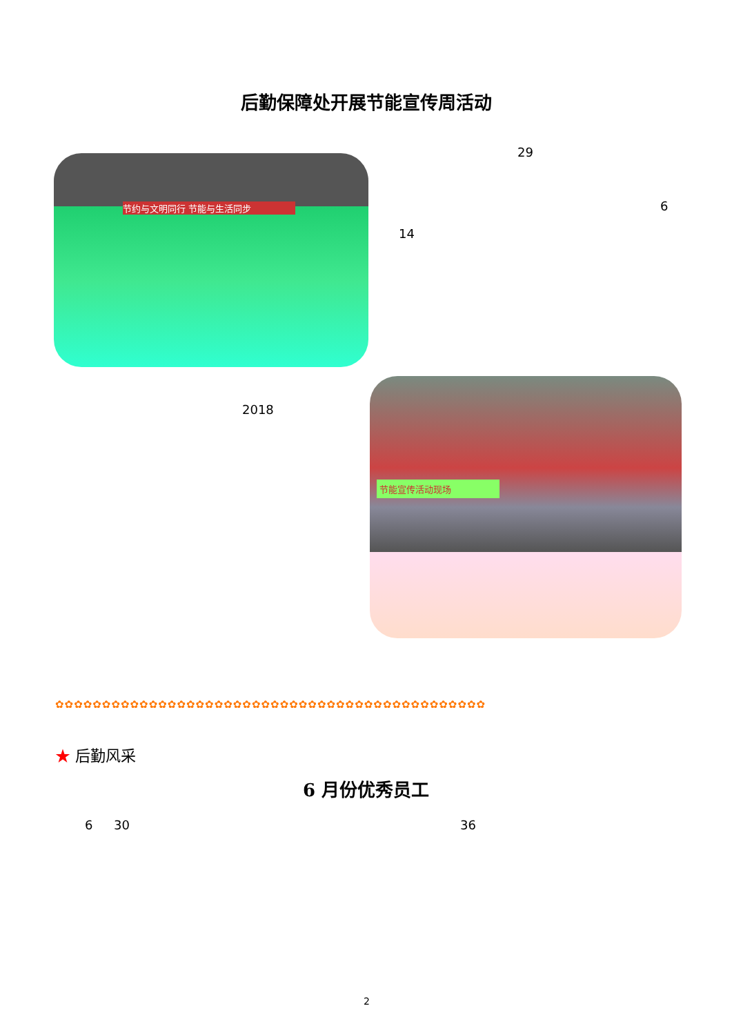后勤保障处开展节能宣传周活动
节约与文明同行 节能与生活同步
29
6
14
2018
节能宣传活动现场
✿✿✿✿✿✿✿✿✿✿✿✿✿✿✿✿✿✿✿✿✿✿✿✿✿✿✿✿✿✿✿✿✿✿✿✿✿✿✿✿✿✿✿✿✿✿
★ 后勤风采
6 月份优秀员工
6 30 36
2